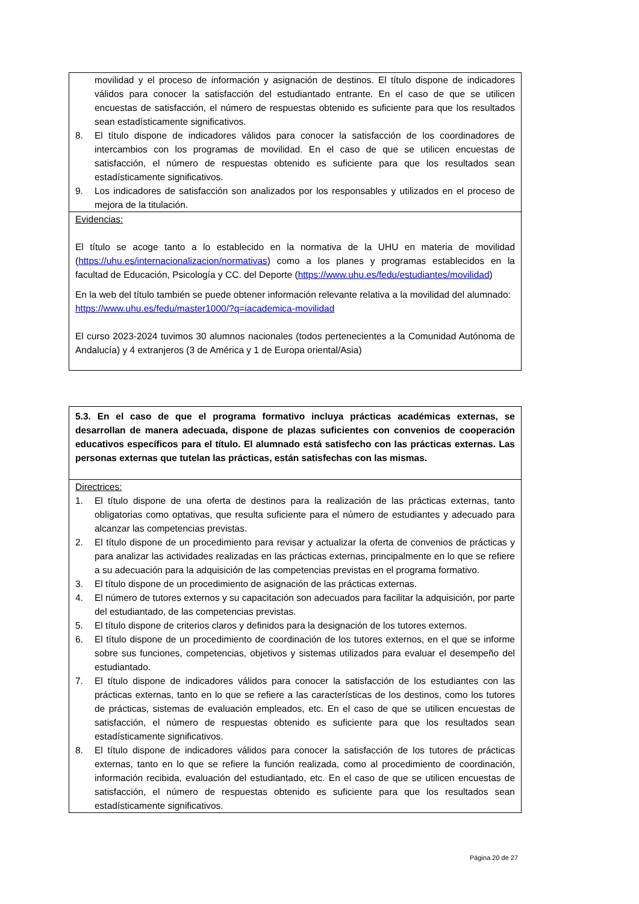| movilidad y el proceso de información y asignación de destinos. El título dispone de indicadores válidos para conocer la satisfacción del estudiantado entrante. En el caso de que se utilicen encuestas de satisfacción, el número de respuestas obtenido es suficiente para que los resultados sean estadísticamente significativos. 8. El título dispone de indicadores válidos para conocer la satisfacción de los coordinadores de intercambios con los programas de movilidad. En el caso de que se utilicen encuestas de satisfacción, el número de respuestas obtenido es suficiente para que los resultados sean estadísticamente significativos. 9. Los indicadores de satisfacción son analizados por los responsables y utilizados en el proceso de mejora de la titulación. |
| Evidencias: El título se acoge tanto a lo establecido en la normativa de la UHU en materia de movilidad ( https://uhu.es/internacionalizacion/normativas ) como a los planes y programas establecidos en la facultad de Educación, Psicología y CC. del Deporte ( https://www.uhu.es/fedu/estudiantes/movilidad ) En la web del título también se puede obtener información relevante relativa a la movilidad del alumnado: https://www.uhu.es/fedu/master1000/?q=iacademica-movilidad El curso 2023-2024 tuvimos 30 alumnos nacionales (todos pertenecientes a la Comunidad Autónoma de Andalucía) y 4 extranjeros (3 de América y 1 de Europa oriental/Asia) |
| 5.3. En el caso de que el programa formativo incluya prácticas académicas externas, se desarrollan de manera adecuada, dispone de plazas suficientes con convenios de cooperación educativos específicos para el título. El alumnado está satisfecho con las prácticas externas. Las personas externas que tutelan las prácticas, están satisfechas con las mismas. |
| Directrices: 1. El título dispone de una oferta de destinos para la realización de las prácticas externas, tanto obligatorias como optativas, que resulta suficiente para el número de estudiantes y adecuado para alcanzar las competencias previstas. 2. El título dispone de un procedimiento para revisar y actualizar la oferta de convenios de prácticas y para analizar las actividades realizadas en las prácticas externas, principalmente en lo que se refiere a su adecuación para la adquisición de las competencias previstas en el programa formativo. 3. El título dispone de un procedimiento de asignación de las prácticas externas. 4. El número de tutores externos y su capacitación son adecuados para facilitar la adquisición, por parte del estudiantado, de las competencias previstas. 5. El título dispone de criterios claros y definidos para la designación de los tutores externos. 6. El título dispone de un procedimiento de coordinación de los tutores externos, en el que se informe sobre sus funciones, competencias, objetivos y sistemas utilizados para evaluar el desempeño del estudiantado. 7. El título dispone de indicadores válidos para conocer la satisfacción de los estudiantes con las prácticas externas, tanto en lo que se refiere a las características de los destinos, como los tutores de prácticas, sistemas de evaluación empleados, etc. En el caso de que se utilicen encuestas de satisfacción, el número de respuestas obtenido es suficiente para que los resultados sean estadísticamente significativos. 8. El título dispone de indicadores válidos para conocer la satisfacción de los tutores de prácticas externas, tanto en lo que se refiere la función realizada, como al procedimiento de coordinación, información recibida, evaluación del estudiantado, etc. En el caso de que se utilicen encuestas de satisfacción, el número de respuestas obtenido es suficiente para que los resultados sean estadísticamente significativos. |
Página 20 de 27